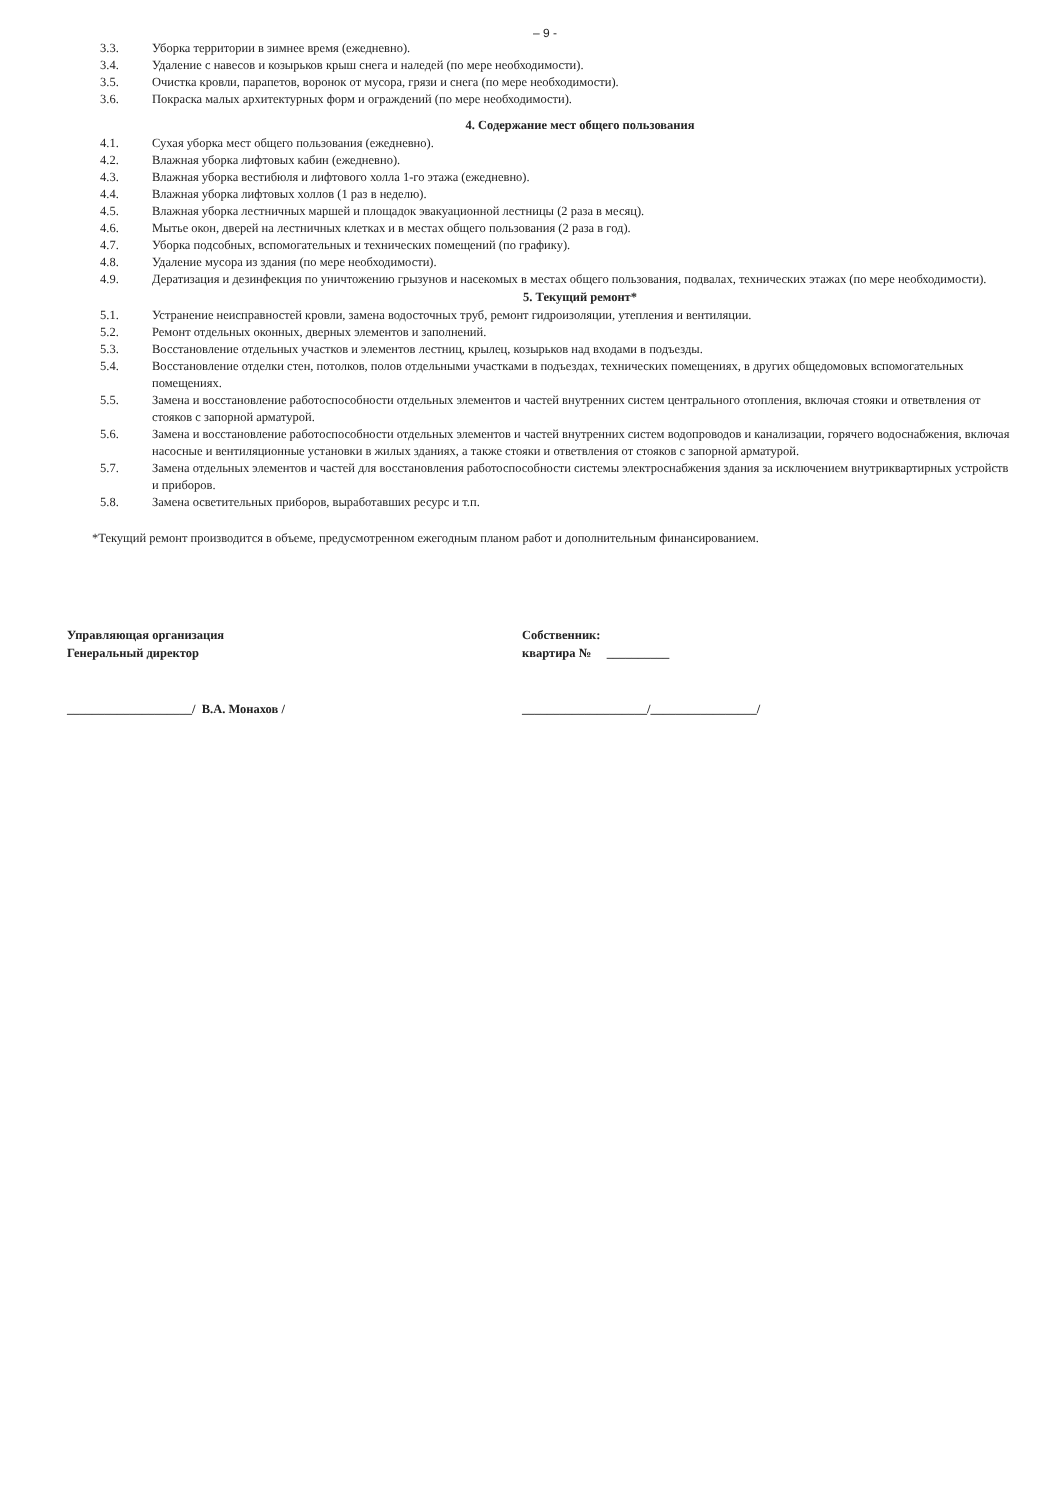– 9 -
3.3. Уборка территории в зимнее время (ежедневно).
3.4. Удаление с навесов и козырьков крыш снега и наледей (по мере необходимости).
3.5. Очистка кровли, парапетов, воронок от мусора, грязи и снега (по мере необходимости).
3.6. Покраска малых архитектурных форм и ограждений (по мере необходимости).
4. Содержание мест общего пользования
4.1. Сухая уборка мест общего пользования (ежедневно).
4.2. Влажная уборка лифтовых кабин (ежедневно).
4.3. Влажная уборка вестибюля и лифтового холла 1-го этажа (ежедневно).
4.4. Влажная уборка лифтовых холлов (1 раз в неделю).
4.5. Влажная уборка лестничных маршей и площадок эвакуационной лестницы (2 раза в месяц).
4.6. Мытье окон, дверей на лестничных клетках и в местах общего пользования (2 раза в год).
4.7. Уборка подсобных, вспомогательных и технических помещений (по графику).
4.8. Удаление мусора из здания (по мере необходимости).
4.9. Дератизация и дезинфекция по уничтожению грызунов и насекомых в местах общего пользования, подвалах, технических этажах (по мере необходимости).
5. Текущий ремонт*
5.1. Устранение неисправностей кровли, замена водосточных труб, ремонт гидроизоляции, утепления и вентиляции.
5.2. Ремонт отдельных оконных, дверных элементов и заполнений.
5.3. Восстановление отдельных участков и элементов лестниц, крылец, козырьков над входами в подъезды.
5.4. Восстановление отделки стен, потолков, полов отдельными участками в подъездах, технических помещениях, в других общедомовых вспомогательных помещениях.
5.5. Замена и восстановление работоспособности отдельных элементов и частей внутренних систем центрального отопления, включая стояки и ответвления от стояков с запорной арматурой.
5.6. Замена и восстановление работоспособности отдельных элементов и частей внутренних систем водопроводов и канализации, горячего водоснабжения, включая насосные и вентиляционные установки в жилых зданиях, а также стояки и ответвления от стояков с запорной арматурой.
5.7. Замена отдельных элементов и частей для восстановления работоспособности системы электроснабжения здания за исключением внутриквартирных устройств и приборов.
5.8. Замена осветительных приборов, выработавших ресурс и т.п.
*Текущий ремонт производится в объеме, предусмотренном ежегодным планом работ и дополнительным финансированием.
Управляющая организация
Генеральный директор
Собственник:
квартира № __________
____________________/ В.А. Монахов / ____________________/_________________/